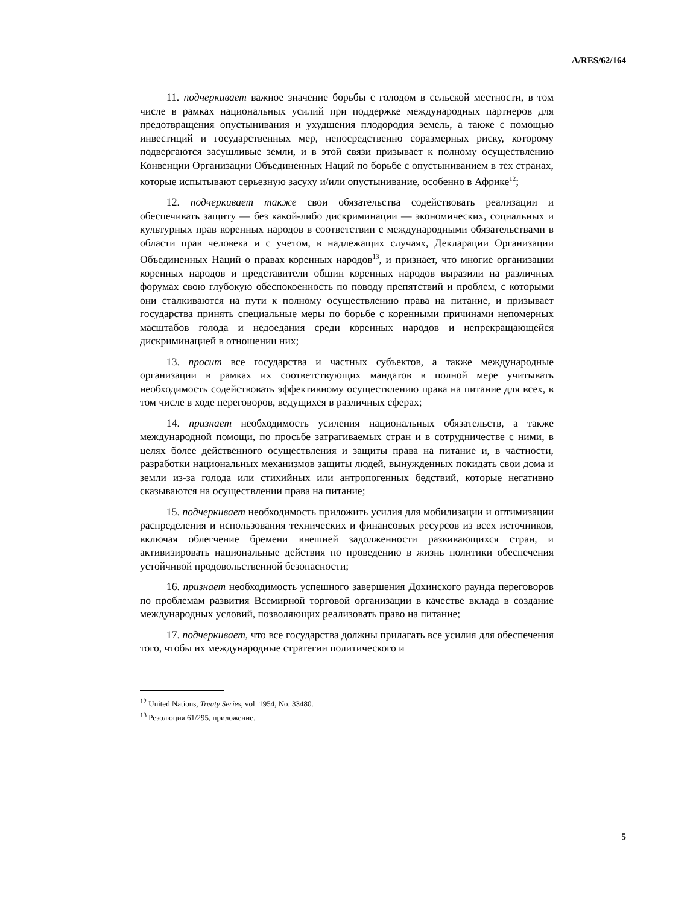A/RES/62/164
11. подчеркивает важное значение борьбы с голодом в сельской местности, в том числе в рамках национальных усилий при поддержке международных партнеров для предотвращения опустынивания и ухудшения плодородия земель, а также с помощью инвестиций и государственных мер, непосредственно соразмерных риску, которому подвергаются засушливые земли, и в этой связи призывает к полному осуществлению Конвенции Организации Объединенных Наций по борьбе с опустыниванием в тех странах, которые испытывают серьезную засуху и/или опустынивание, особенно в Африке<sup>12</sup>;
12. подчеркивает также свои обязательства содействовать реализации и обеспечивать защиту — без какой-либо дискриминации — экономических, социальных и культурных прав коренных народов в соответствии с международными обязательствами в области прав человека и с учетом, в надлежащих случаях, Декларации Организации Объединенных Наций о правах коренных народов<sup>13</sup>, и признает, что многие организации коренных народов и представители общин коренных народов выразили на различных форумах свою глубокую обеспокоенность по поводу препятствий и проблем, с которыми они сталкиваются на пути к полному осуществлению права на питание, и призывает государства принять специальные меры по борьбе с коренными причинами непомерных масштабов голода и недоедания среди коренных народов и непрекращающейся дискриминацией в отношении них;
13. просит все государства и частных субъектов, а также международные организации в рамках их соответствующих мандатов в полной мере учитывать необходимость содействовать эффективному осуществлению права на питание для всех, в том числе в ходе переговоров, ведущихся в различных сферах;
14. признает необходимость усиления национальных обязательств, а также международной помощи, по просьбе затрагиваемых стран и в сотрудничестве с ними, в целях более действенного осуществления и защиты права на питание и, в частности, разработки национальных механизмов защиты людей, вынужденных покидать свои дома и земли из-за голода или стихийных или антропогенных бедствий, которые негативно сказываются на осуществлении права на питание;
15. подчеркивает необходимость приложить усилия для мобилизации и оптимизации распределения и использования технических и финансовых ресурсов из всех источников, включая облегчение бремени внешней задолженности развивающихся стран, и активизировать национальные действия по проведению в жизнь политики обеспечения устойчивой продовольственной безопасности;
16. признает необходимость успешного завершения Дохинского раунда переговоров по проблемам развития Всемирной торговой организации в качестве вклада в создание международных условий, позволяющих реализовать право на питание;
17. подчеркивает, что все государства должны прилагать все усилия для обеспечения того, чтобы их международные стратегии политического и
<sup>12</sup> United Nations, Treaty Series, vol. 1954, No. 33480.
<sup>13</sup> Резолюция 61/295, приложение.
5